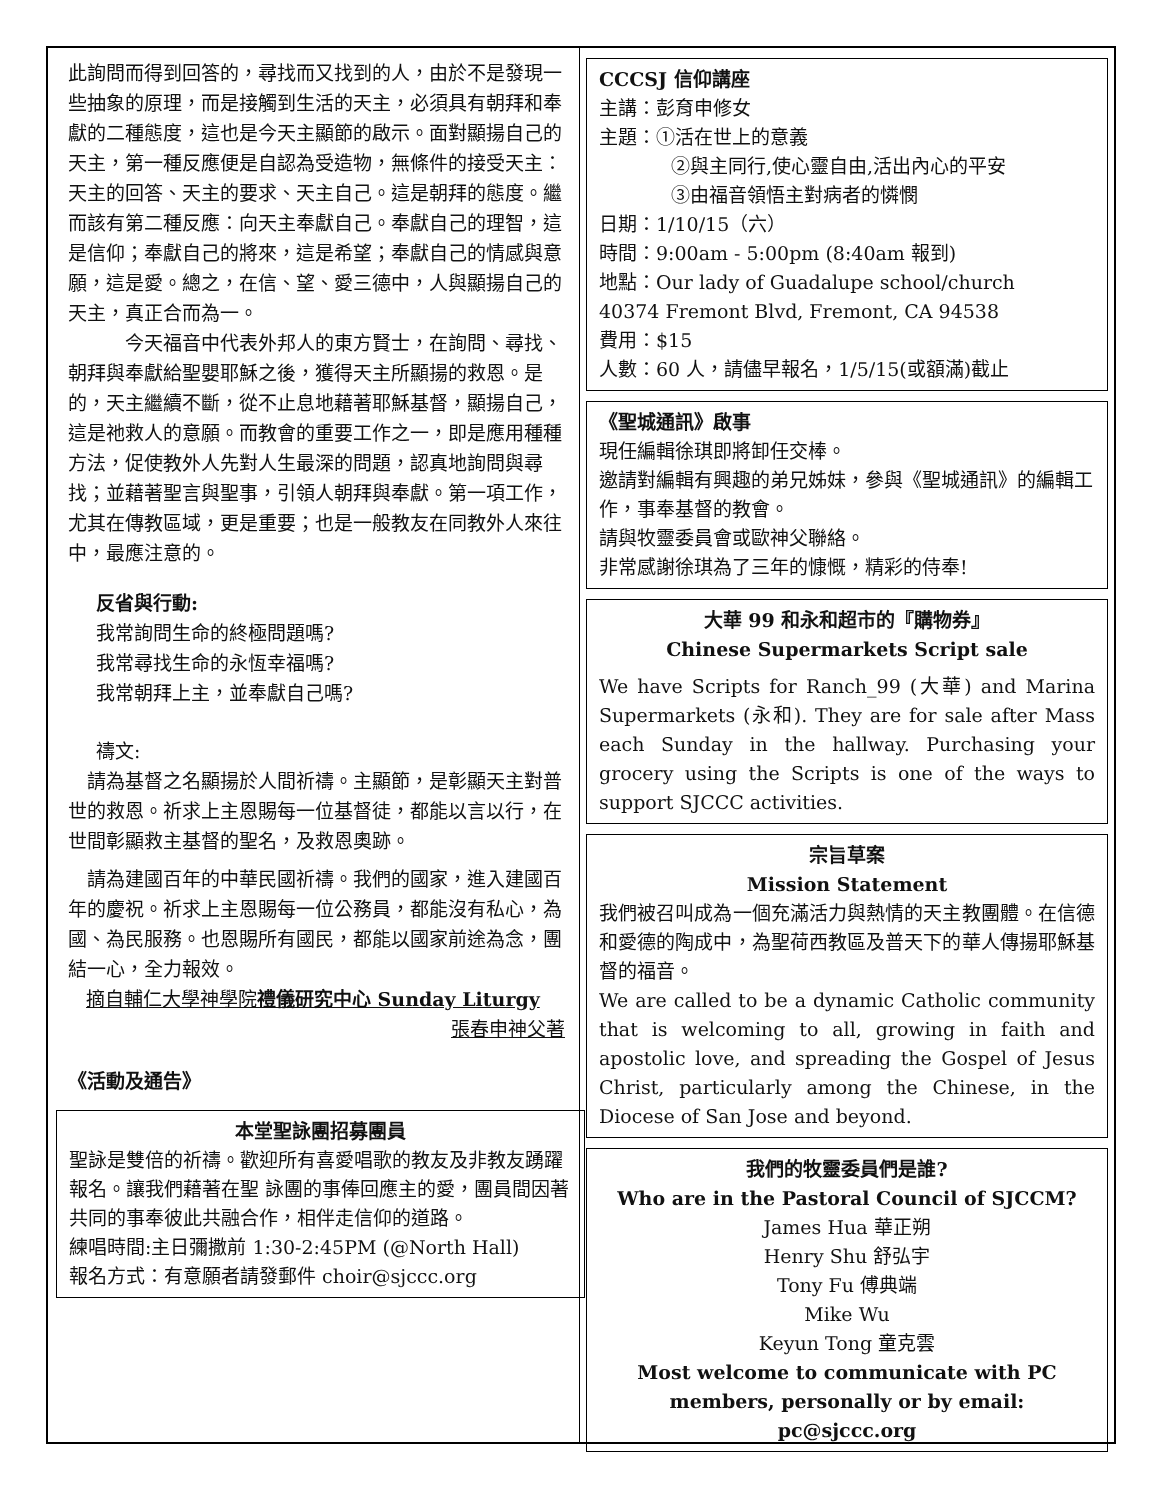此詢問而得到回答的，尋找而又找到的人，由於不是發現一些抽象的原理，而是接觸到生活的天主，必須具有朝拜和奉獻的二種態度，這也是今天主顯節的啟示。面對顯揚自己的天主，第一種反應便是自認為受造物，無條件的接受天主：天主的回答、天主的要求、天主自己。這是朝拜的態度。繼而該有第二種反應：向天主奉獻自己。奉獻自己的理智，這是信仰；奉獻自己的將來，這是希望；奉獻自己的情感與意願，這是愛。總之，在信、望、愛三德中，人與顯揚自己的天主，真正合而為一。
　　　今天福音中代表外邦人的東方賢士，在詢問、尋找、朝拜與奉獻給聖嬰耶穌之後，獲得天主所顯揚的救恩。是的，天主繼續不斷，從不止息地藉著耶穌基督，顯揚自己，這是祂救人的意願。而教會的重要工作之一，即是應用種種方法，促使教外人先對人生最深的問題，認真地詢問與尋找；並藉著聖言與聖事，引領人朝拜與奉獻。第一項工作，尤其在傳教區域，更是重要；也是一般教友在同教外人來往中，最應注意的。
反省與行動:
我常詢問生命的終極問題嗎?
我常尋找生命的永恆幸福嗎?
我常朝拜上主，並奉獻自己嗎?
禱文:
　請為基督之名顯揚於人間祈禱。主顯節，是彰顯天主對普世的救恩。祈求上主恩賜每一位基督徒，都能以言以行，在世間彰顯救主基督的聖名，及救恩奧跡。
　請為建國百年的中華民國祈禱。我們的國家，進入建國百年的慶祝。祈求上主恩賜每一位公務員，都能沒有私心，為國、為民服務。也恩賜所有國民，都能以國家前途為念，團結一心，全力報效。
摘自輔仁大學神學院禮儀研究中心 Sunday Liturgy
張春申神父著
《活動及通告》
本堂聖詠團招募團員
聖詠是雙倍的祈禱。歡迎所有喜愛唱歌的教友及非教友踴躍報名。讓我們藉著在聖 詠團的事俸回應主的愛，團員間因著共同的事奉彼此共融合作，相伴走信仰的道路。
練唱時間:主日彌撒前 1:30-2:45PM (@North Hall)
報名方式：有意願者請發郵件 choir@sjccc.org
CCCSJ 信仰講座
主講：彭育申修女
主題：①活在世上的意義
②與主同行,使心靈自由,活出內心的平安
③由福音領悟主對病者的憐憫
日期：1/10/15（六）
時間：9:00am - 5:00pm (8:40am 報到)
地點：Our lady of Guadalupe school/church
40374 Fremont Blvd, Fremont, CA 94538
費用：$15
人數：60 人，請儘早報名，1/5/15(或額滿)截止
《聖城通訊》啟事
現任編輯徐琪即將卸任交棒。
邀請對編輯有興趣的弟兄姊妹，參與《聖城通訊》的編輯工作，事奉基督的教會。
請與牧靈委員會或歐神父聯絡。
非常感謝徐琪為了三年的慷慨，精彩的侍奉!
大華 99 和永和超市的『購物券』
Chinese Supermarkets Script sale
We have Scripts for Ranch_99 (大華) and Marina Supermarkets (永和). They are for sale after Mass each Sunday in the hallway. Purchasing your grocery using the Scripts is one of the ways to support SJCCC activities.
宗旨草案
Mission Statement
我們被召叫成為一個充滿活力與熱情的天主教團體。在信德和愛德的陶成中，為聖荷西教區及普天下的華人傳揚耶穌基督的福音。
We are called to be a dynamic Catholic community that is welcoming to all, growing in faith and apostolic love, and spreading the Gospel of Jesus Christ, particularly among the Chinese, in the Diocese of San Jose and beyond.
我們的牧靈委員們是誰?
Who are in the Pastoral Council of SJCCM?
James Hua 華正朔
Henry Shu 舒弘宇
Tony Fu 傅典端
Mike Wu
Keyun Tong 童克雲
Most welcome to communicate with PC members, personally or by email: pc@sjccc.org